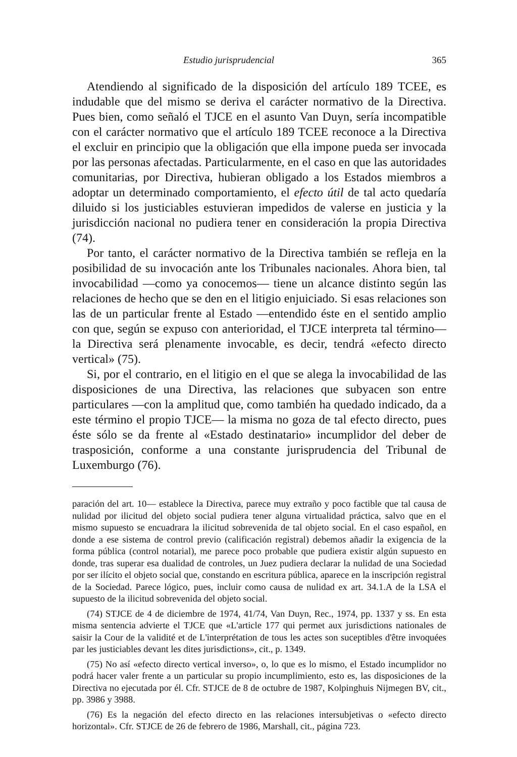Estudio jurisprudencial 365
Atendiendo al significado de la disposición del artículo 189 TCEE, es indudable que del mismo se deriva el carácter normativo de la Directiva. Pues bien, como señaló el TJCE en el asunto Van Duyn, sería incompatible con el carácter normativo que el artículo 189 TCEE reconoce a la Directiva el excluir en principio que la obligación que ella impone pueda ser invocada por las personas afectadas. Particularmente, en el caso en que las autoridades comunitarias, por Directiva, hubieran obligado a los Estados miembros a adoptar un determinado comportamiento, el efecto útil de tal acto quedaría diluido si los justiciables estuvieran impedidos de valerse en justicia y la jurisdicción nacional no pudiera tener en consideración la propia Directiva (74).
Por tanto, el carácter normativo de la Directiva también se refleja en la posibilidad de su invocación ante los Tribunales nacionales. Ahora bien, tal invocabilidad —como ya conocemos— tiene un alcance distinto según las relaciones de hecho que se den en el litigio enjuiciado. Si esas relaciones son las de un particular frente al Estado —entendido éste en el sentido amplio con que, según se expuso con anterioridad, el TJCE interpreta tal término— la Directiva será plenamente invocable, es decir, tendrá «efecto directo vertical» (75).
Si, por el contrario, en el litigio en el que se alega la invocabilidad de las disposiciones de una Directiva, las relaciones que subyacen son entre particulares —con la amplitud que, como también ha quedado indicado, da a este término el propio TJCE— la misma no goza de tal efecto directo, pues éste sólo se da frente al «Estado destinatario» incumplidor del deber de trasposición, conforme a una constante jurisprudencia del Tribunal de Luxemburgo (76).
paración del art. 10— establece la Directiva, parece muy extraño y poco factible que tal causa de nulidad por ilicitud del objeto social pudiera tener alguna virtualidad práctica, salvo que en el mismo supuesto se encuadrara la ilicitud sobrevenida de tal objeto social. En el caso español, en donde a ese sistema de control previo (calificación registral) debemos añadir la exigencia de la forma pública (control notarial), me parece poco probable que pudiera existir algún supuesto en donde, tras superar esa dualidad de controles, un Juez pudiera declarar la nulidad de una Sociedad por ser ilícito el objeto social que, constando en escritura pública, aparece en la inscripción registral de la Sociedad. Parece lógico, pues, incluir como causa de nulidad ex art. 34.1.A de la LSA el supuesto de la ilicitud sobrevenida del objeto social.
(74) STJCE de 4 de diciembre de 1974, 41/74, Van Duyn, Rec., 1974, pp. 1337 y ss. En esta misma sentencia advierte el TJCE que «L'article 177 qui permet aux jurisdictions nationales de saisir la Cour de la validité et de L'interprétation de tous les actes son suceptibles d'être invoquées par les justiciables devant les dites jurisdictions», cit., p. 1349.
(75) No así «efecto directo vertical inverso», o, lo que es lo mismo, el Estado incumplidor no podrá hacer valer frente a un particular su propio incumplimiento, esto es, las disposiciones de la Directiva no ejecutada por él. Cfr. STJCE de 8 de octubre de 1987, Kolpinghuis Nijmegen BV, cit., pp. 3986 y 3988.
(76) Es la negación del efecto directo en las relaciones intersubjetivas o «efecto directo horizontal». Cfr. STJCE de 26 de febrero de 1986, Marshall, cit., página 723.